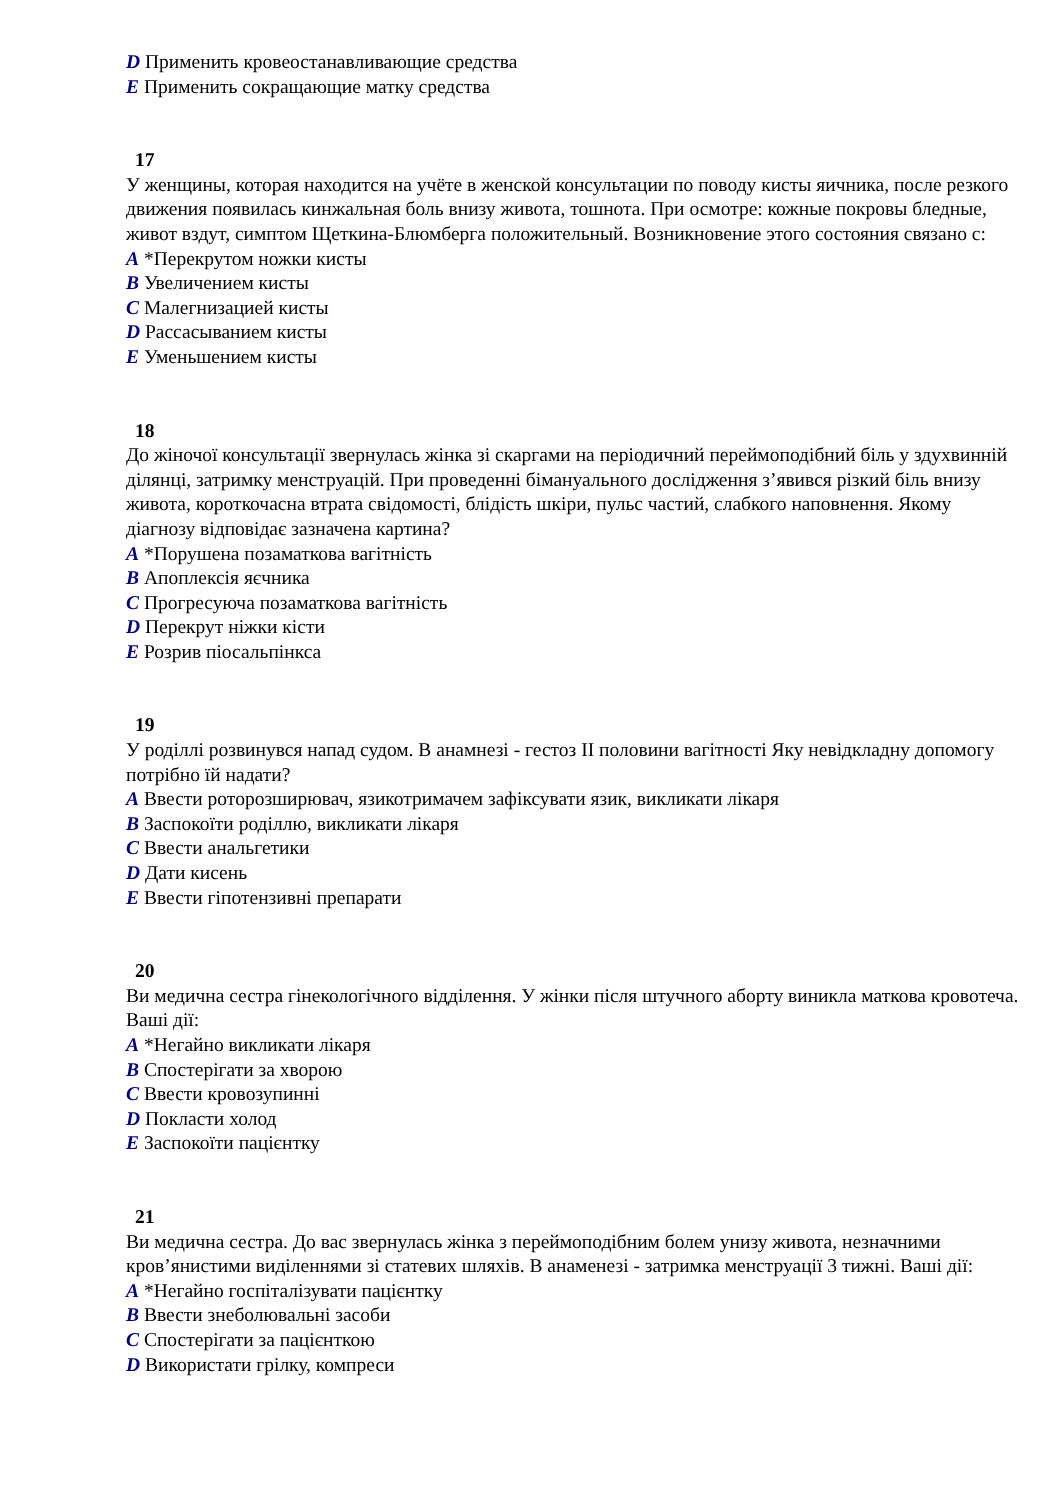D Применить кровеостанавливающие средства
E Применить сокращающие матку средства
17
У женщины, которая находится на учёте в женской консультации по поводу кисты яичника, после резкого движения появилась кинжальная боль внизу живота, тошнота. При осмотре: кожные покровы бледные, живот вздут, симптом Щеткина-Блюмберга положительный. Возникновение этого состояния связано с:
A *Перекрутом ножки кисты
B Увеличением кисты
C Малегнизацией кисты
D Рассасыванием кисты
E Уменьшением кисты
18
До жіночої консультації звернулась жінка зі скаргами на періодичний переймоподібний біль у здухвинній ділянці, затримку менструацій. При проведенні бімануального дослідження з’явився різкий біль внизу живота, короткочасна втрата свідомості, блідість шкіри, пульс частий, слабкого наповнення. Якому діагнозу відповідає зазначена картина?
A *Порушена позаматкова вагітність
B Апоплексія яєчника
C Прогресуюча позаматкова вагітність
D Перекрут ніжки кісти
E Розрив піосальпінкса
19
У роділлі розвинувся напад судом. В анамнезі - гестоз II половини вагітності Яку невідкладну допомогу потрібно їй надати?
A Ввести роторозширювач, язикотримачем зафіксувати язик, викликати лікаря
B Заспокоїти роділлю, викликати лікаря
C Ввести анальгетики
D Дати кисень
E Ввести гіпотензивні препарати
20
Ви медична сестра гінекологічного відділення. У жінки після штучного аборту виникла маткова кровотеча. Ваші дії:
A *Негайно викликати лікаря
B Спостерігати за хворою
C Ввести кровозупинні
D Покласти холод
E Заспокоїти пацієнтку
21
Ви медична сестра. До вас звернулась жінка з переймоподібним болем унизу живота, незначними кров’янистими виділеннями зі статевих шляхів. В анаменезі - затримка менструації 3 тижні. Ваші дії:
A *Негайно госпіталізувати пацієнтку
B Ввести знеболювальні засоби
C Спостерігати за пацієнткою
D Використати грілку, компреси